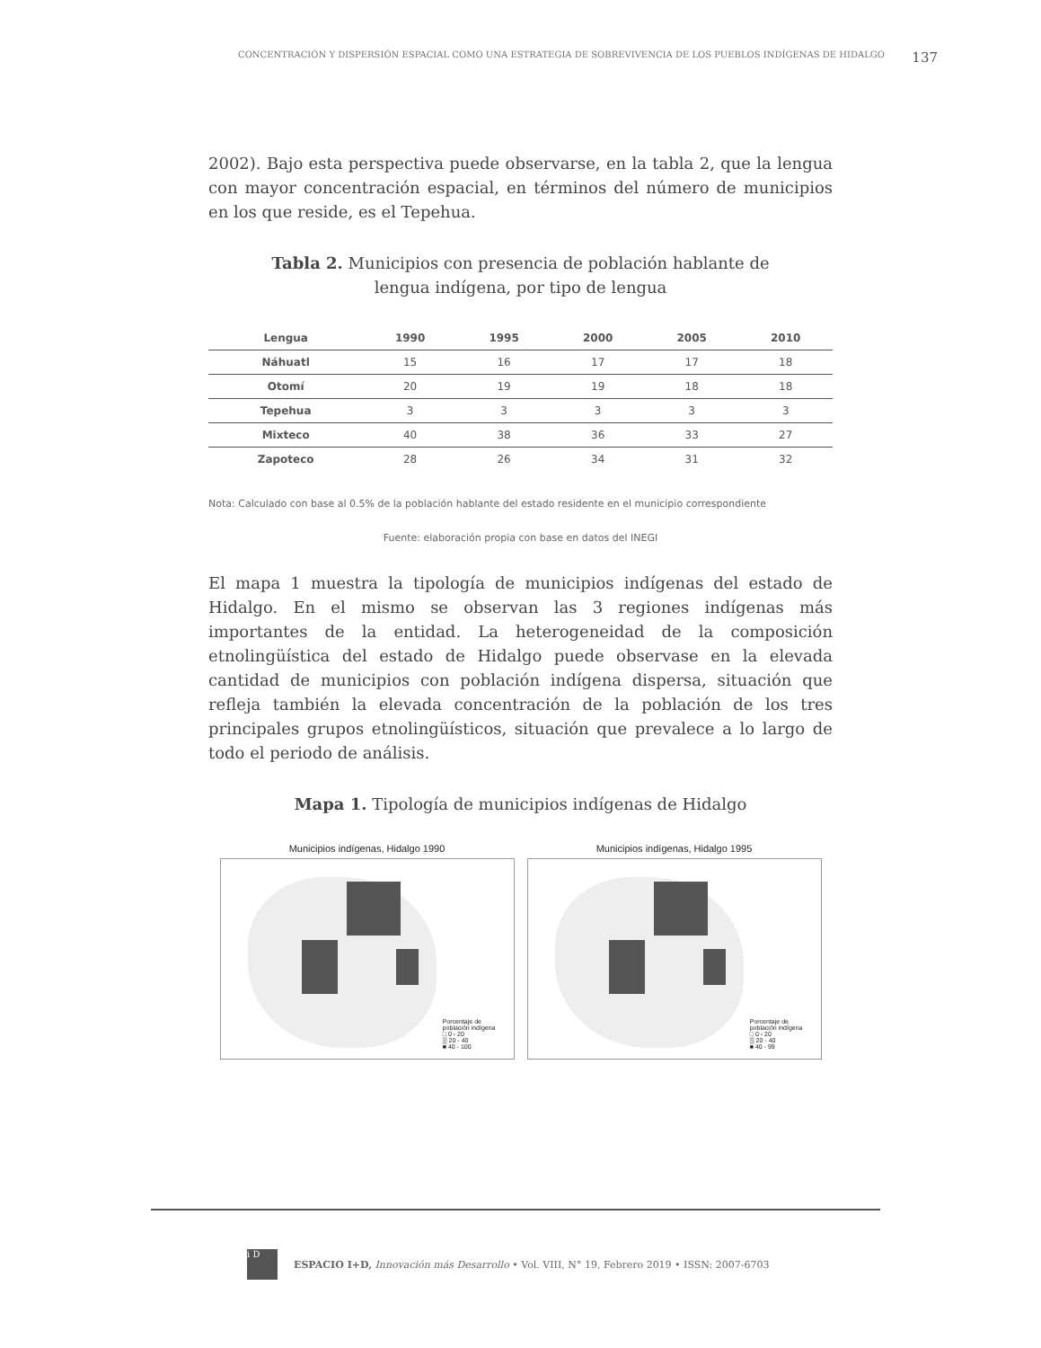CONCENTRACIÓN Y DISPERSIÓN ESPACIAL COMO UNA ESTRATEGIA DE SOBREVIVENCIA DE LOS PUEBLOS INDÍGENAS DE HIDALGO 137
2002). Bajo esta perspectiva puede observarse, en la tabla 2, que la lengua con mayor concentración espacial, en términos del número de municipios en los que reside, es el Tepehua.
Tabla 2. Municipios con presencia de población hablante de
lengua indígena, por tipo de lengua
| Lengua | 1990 | 1995 | 2000 | 2005 | 2010 |
| --- | --- | --- | --- | --- | --- |
| Náhuatl | 15 | 16 | 17 | 17 | 18 |
| Otomí | 20 | 19 | 19 | 18 | 18 |
| Tepehua | 3 | 3 | 3 | 3 | 3 |
| Mixteco | 40 | 38 | 36 | 33 | 27 |
| Zapoteco | 28 | 26 | 34 | 31 | 32 |
Nota: Calculado con base al 0.5% de la población hablante del estado residente en el municipio correspondiente
Fuente: elaboración propia con base en datos del INEGI
El mapa 1 muestra la tipología de municipios indígenas del estado de Hidalgo. En el mismo se observan las 3 regiones indígenas más importantes de la entidad. La heterogeneidad de la composición etnolingüística del estado de Hidalgo puede observase en la elevada cantidad de municipios con población indígena dispersa, situación que refleja también la elevada concentración de la población de los tres principales grupos etnolingüísticos, situación que prevalece a lo largo de todo el periodo de análisis.
Mapa 1. Tipología de municipios indígenas de Hidalgo
Municipios indígenas, Hidalgo 1990
Porcentaje de
población indígena
□ 0 - 20
▒ 20 - 40
■ 40 - 100
Municipios indígenas, Hidalgo 1995
Porcentaje de
población indígena
□ 0 - 20
▒ 20 - 40
■ 40 - 99
i D
ESPACIO I+D, Innovación más Desarrollo • Vol. VIII, N° 19, Febrero 2019 • ISSN: 2007-6703